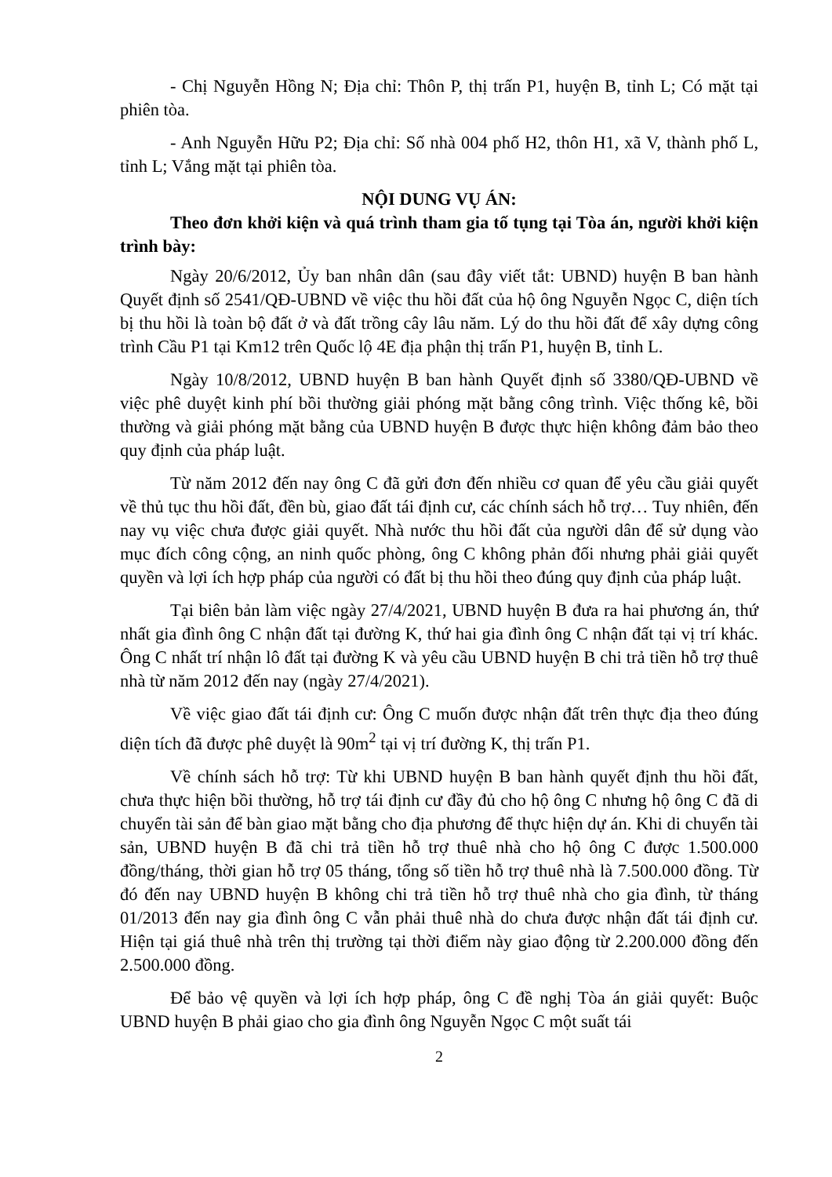- Chị Nguyễn Hồng N; Địa chỉ: Thôn P, thị trấn P1, huyện B, tỉnh L; Có mặt tại phiên tòa.
- Anh Nguyễn Hữu P2; Địa chỉ: Số nhà 004 phố H2, thôn H1, xã V, thành phố L, tỉnh L; Vắng mặt tại phiên tòa.
NỘI DUNG VỤ ÁN:
Theo đơn khởi kiện và quá trình tham gia tố tụng tại Tòa án, người khởi kiện trình bày:
Ngày 20/6/2012, Ủy ban nhân dân (sau đây viết tắt: UBND) huyện B ban hành Quyết định số 2541/QĐ-UBND về việc thu hồi đất của hộ ông Nguyễn Ngọc C, diện tích bị thu hồi là toàn bộ đất ở và đất trồng cây lâu năm. Lý do thu hồi đất để xây dựng công trình Cầu P1 tại Km12 trên Quốc lộ 4E địa phận thị trấn P1, huyện B, tỉnh L.
Ngày 10/8/2012, UBND huyện B ban hành Quyết định số 3380/QĐ-UBND về việc phê duyệt kinh phí bồi thường giải phóng mặt bằng công trình. Việc thống kê, bồi thường và giải phóng mặt bằng của UBND huyện B được thực hiện không đảm bảo theo quy định của pháp luật.
Từ năm 2012 đến nay ông C đã gửi đơn đến nhiều cơ quan để yêu cầu giải quyết về thủ tục thu hồi đất, đền bù, giao đất tái định cư, các chính sách hỗ trợ… Tuy nhiên, đến nay vụ việc chưa được giải quyết. Nhà nước thu hồi đất của người dân để sử dụng vào mục đích công cộng, an ninh quốc phòng, ông C không phản đối nhưng phải giải quyết quyền và lợi ích hợp pháp của người có đất bị thu hồi theo đúng quy định của pháp luật.
Tại biên bản làm việc ngày 27/4/2021, UBND huyện B đưa ra hai phương án, thứ nhất gia đình ông C nhận đất tại đường K, thứ hai gia đình ông C nhận đất tại vị trí khác. Ông C nhất trí nhận lô đất tại đường K và yêu cầu UBND huyện B chi trả tiền hỗ trợ thuê nhà từ năm 2012 đến nay (ngày 27/4/2021).
Về việc giao đất tái định cư: Ông C muốn được nhận đất trên thực địa theo đúng diện tích đã được phê duyệt là 90m<sup>2</sup> tại vị trí đường K, thị trấn P1.
Về chính sách hỗ trợ: Từ khi UBND huyện B ban hành quyết định thu hồi đất, chưa thực hiện bồi thường, hỗ trợ tái định cư đầy đủ cho hộ ông C nhưng hộ ông C đã di chuyển tài sản để bàn giao mặt bằng cho địa phương để thực hiện dự án. Khi di chuyển tài sản, UBND huyện B đã chi trả tiền hỗ trợ thuê nhà cho hộ ông C được 1.500.000 đồng/tháng, thời gian hỗ trợ 05 tháng, tổng số tiền hỗ trợ thuê nhà là 7.500.000 đồng. Từ đó đến nay UBND huyện B không chi trả tiền hỗ trợ thuê nhà cho gia đình, từ tháng 01/2013 đến nay gia đình ông C vẫn phải thuê nhà do chưa được nhận đất tái định cư. Hiện tại giá thuê nhà trên thị trường tại thời điểm này giao động từ 2.200.000 đồng đến 2.500.000 đồng.
Để bảo vệ quyền và lợi ích hợp pháp, ông C đề nghị Tòa án giải quyết: Buộc UBND huyện B phải giao cho gia đình ông Nguyễn Ngọc C một suất tái
2